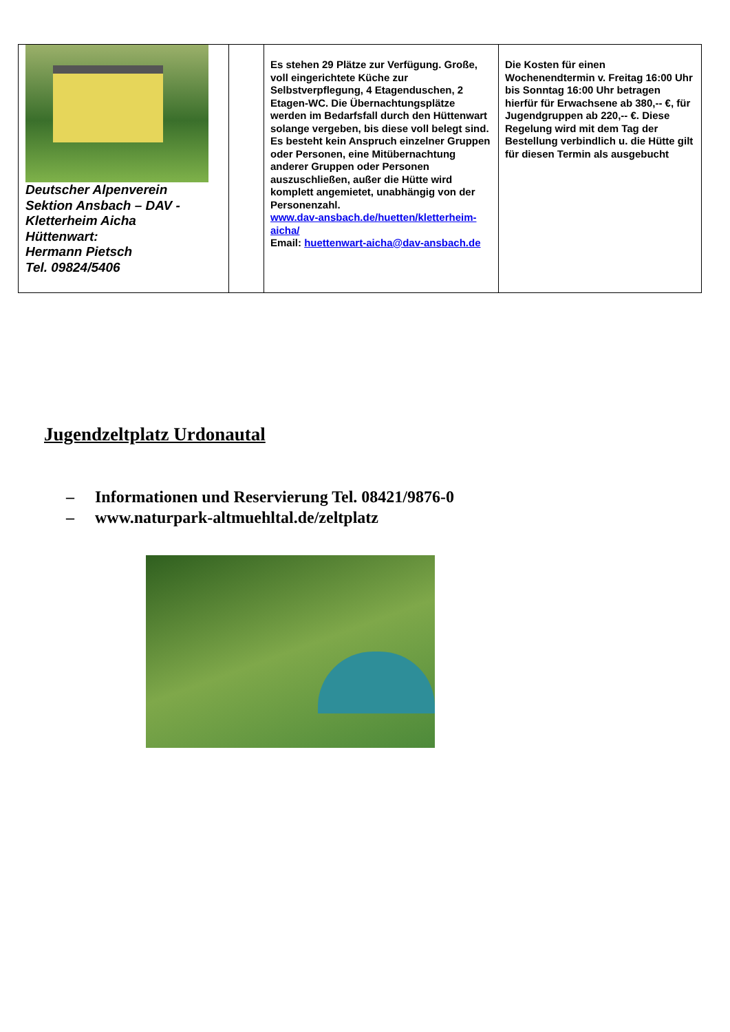| Deutscher Alpenverein Sektion Ansbach – DAV - Kletterheim Aicha Hüttenwart: Hermann Pietsch Tel. 09824/5406 | | Es stehen 29 Plätze zur Verfügung. Große, voll eingerichtete Küche zur Selbstverpflegung, 4 Etagenduschen, 2 Etagen-WC. Die Übernachtungsplätze werden im Bedarfsfall durch den Hüttenwart solange vergeben, bis diese voll belegt sind. Es besteht kein Anspruch einzelner Gruppen oder Personen, eine Mitübernachtung anderer Gruppen oder Personen auszuschließen, außer die Hütte wird komplett angemietet, unabhängig von der Personenzahl. www.dav-ansbach.de/huetten/kletterheim-aicha/ Email: huettenwart-aicha@dav-ansbach.de | Die Kosten für einen Wochenendtermin v. Freitag 16:00 Uhr bis Sonntag 16:00 Uhr betragen hierfür für Erwachsene ab 380,-- €, für Jugendgruppen ab 220,-- €. Diese Regelung wird mit dem Tag der Bestellung verbindlich u. die Hütte gilt für diesen Termin als ausgebucht |
Jugendzeltplatz Urdonautal
– Informationen und Reservierung Tel. 08421/9876-0
– www.naturpark-altmuehltal.de/zeltplatz